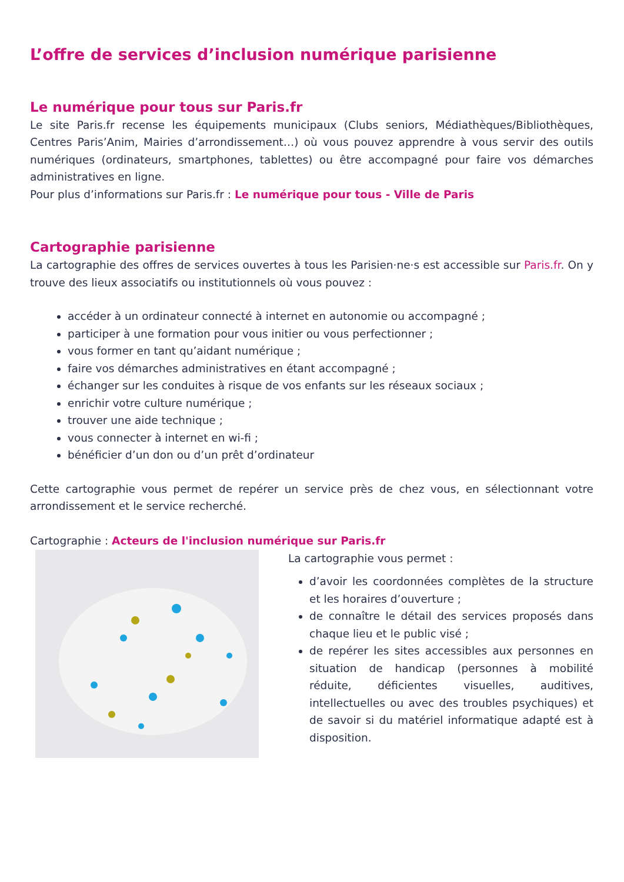L’offre de services d’inclusion numérique parisienne
Le numérique pour tous sur Paris.fr
Le site Paris.fr recense les équipements municipaux (Clubs seniors, Médiathèques/Bibliothèques, Centres Paris’Anim, Mairies d’arrondissement…) où vous pouvez apprendre à vous servir des outils numériques (ordinateurs, smartphones, tablettes) ou être accompagné pour faire vos démarches administratives en ligne.
Pour plus d’informations sur Paris.fr : Le numérique pour tous - Ville de Paris
Cartographie parisienne
La cartographie des offres de services ouvertes à tous les Parisien·ne·s est accessible sur Paris.fr. On y trouve des lieux associatifs ou institutionnels où vous pouvez :
accéder à un ordinateur connecté à internet en autonomie ou accompagné ;
participer à une formation pour vous initier ou vous perfectionner ;
vous former en tant qu’aidant numérique ;
faire vos démarches administratives en étant accompagné ;
échanger sur les conduites à risque de vos enfants sur les réseaux sociaux ;
enrichir votre culture numérique ;
trouver une aide technique ;
vous connecter à internet en wi-fi ;
bénéficier d’un don ou d’un prêt d’ordinateur
Cette cartographie vous permet de repérer un service près de chez vous, en sélectionnant votre arrondissement et le service recherché.
Cartographie : Acteurs de l'inclusion numérique sur Paris.fr
La cartographie vous permet :
d’avoir les coordonnées complètes de la structure et les horaires d’ouverture ;
de connaître le détail des services proposés dans chaque lieu et le public visé ;
de repérer les sites accessibles aux personnes en situation de handicap (personnes à mobilité réduite, déficientes visuelles, auditives, intellectuelles ou avec des troubles psychiques) et de savoir si du matériel informatique adapté est à disposition.